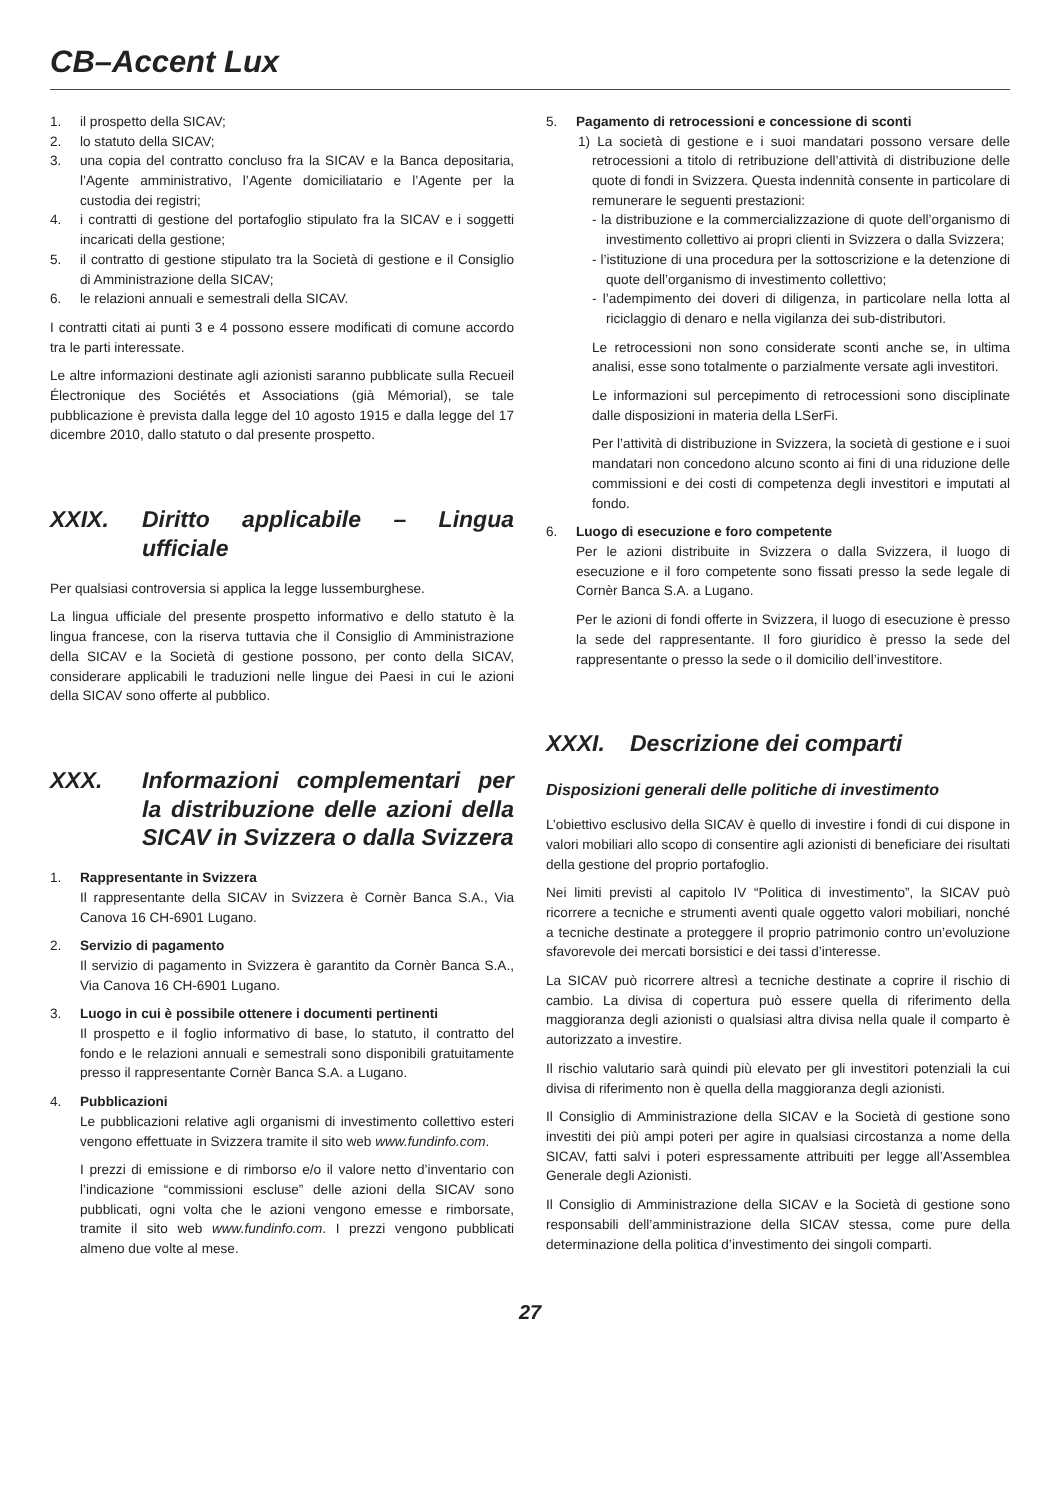CB–Accent Lux
1. il prospetto della SICAV;
2. lo statuto della SICAV;
3. una copia del contratto concluso fra la SICAV e la Banca depositaria, l’Agente amministrativo, l’Agente domiciliatario e l’Agente per la custodia dei registri;
4. i contratti di gestione del portafoglio stipulato fra la SICAV e i soggetti incaricati della gestione;
5. il contratto di gestione stipulato tra la Società di gestione e il Consiglio di Amministrazione della SICAV;
6. le relazioni annuali e semestrali della SICAV.
I contratti citati ai punti 3 e 4 possono essere modificati di comune accordo tra le parti interessate.
Le altre informazioni destinate agli azionisti saranno pubblicate sulla Recueil Électronique des Sociétés et Associations (già Mémorial), se tale pubblicazione è prevista dalla legge del 10 agosto 1915 e dalla legge del 17 dicembre 2010, dallo statuto o dal presente prospetto.
XXIX. Diritto applicabile – Lingua ufficiale
Per qualsiasi controversia si applica la legge lussemburghese.
La lingua ufficiale del presente prospetto informativo e dello statuto è la lingua francese, con la riserva tuttavia che il Consiglio di Amministrazione della SICAV e la Società di gestione possono, per conto della SICAV, considerare applicabili le traduzioni nelle lingue dei Paesi in cui le azioni della SICAV sono offerte al pubblico.
XXX. Informazioni complementari per la distribuzione delle azioni della SICAV in Svizzera o dalla Svizzera
1. Rappresentante in Svizzera
Il rappresentante della SICAV in Svizzera è Cornèr Banca S.A., Via Canova 16 CH-6901 Lugano.
2. Servizio di pagamento
Il servizio di pagamento in Svizzera è garantito da Cornèr Banca S.A., Via Canova 16 CH-6901 Lugano.
3. Luogo in cui è possibile ottenere i documenti pertinenti
Il prospetto e il foglio informativo di base, lo statuto, il contratto del fondo e le relazioni annuali e semestrali sono disponibili gratuitamente presso il rappresentante Cornèr Banca S.A. a Lugano.
4. Pubblicazioni
Le pubblicazioni relative agli organismi di investimento collettivo esteri vengono effettuate in Svizzera tramite il sito web www.fundinfo.com.
I prezzi di emissione e di rimborso e/o il valore netto d’inventario con l’indicazione “commissioni escluse” delle azioni della SICAV sono pubblicati, ogni volta che le azioni vengono emesse e rimborsate, tramite il sito web www.fundinfo.com. I prezzi vengono pubblicati almeno due volte al mese.
5. Pagamento di retrocessioni e concessione di sconti
1) La società di gestione e i suoi mandatari possono versare delle retrocessioni a titolo di retribuzione dell’attività di distribuzione delle quote di fondi in Svizzera. Questa indennità consente in particolare di remunerare le seguenti prestazioni:
- la distribuzione e la commercializzazione di quote dell’organismo di investimento collettivo ai propri clienti in Svizzera o dalla Svizzera;
- l’istituzione di una procedura per la sottoscrizione e la detenzione di quote dell’organismo di investimento collettivo;
- l’adempimento dei doveri di diligenza, in particolare nella lotta al riciclaggio di denaro e nella vigilanza dei sub-distributori.
Le retrocessioni non sono considerate sconti anche se, in ultima analisi, esse sono totalmente o parzialmente versate agli investitori.
Le informazioni sul percepimento di retrocessioni sono disciplinate dalle disposizioni in materia della LSerFi.
Per l’attività di distribuzione in Svizzera, la società di gestione e i suoi mandatari non concedono alcuno sconto ai fini di una riduzione delle commissioni e dei costi di competenza degli investitori e imputati al fondo.
6. Luogo di esecuzione e foro competente
Per le azioni distribuite in Svizzera o dalla Svizzera, il luogo di esecuzione e il foro competente sono fissati presso la sede legale di Cornèr Banca S.A. a Lugano.
Per le azioni di fondi offerte in Svizzera, il luogo di esecuzione è presso la sede del rappresentante. Il foro giuridico è presso la sede del rappresentante o presso la sede o il domicilio dell’investitore.
XXXI. Descrizione dei comparti
Disposizioni generali delle politiche di investimento
L’obiettivo esclusivo della SICAV è quello di investire i fondi di cui dispone in valori mobiliari allo scopo di consentire agli azionisti di beneficiare dei risultati della gestione del proprio portafoglio.
Nei limiti previsti al capitolo IV “Politica di investimento”, la SICAV può ricorrere a tecniche e strumenti aventi quale oggetto valori mobiliari, nonché a tecniche destinate a proteggere il proprio patrimonio contro un’evoluzione sfavorevole dei mercati borsistici e dei tassi d’interesse.
La SICAV può ricorrere altresì a tecniche destinate a coprire il rischio di cambio. La divisa di copertura può essere quella di riferimento della maggioranza degli azionisti o qualsiasi altra divisa nella quale il comparto è autorizzato a investire.
Il rischio valutario sarà quindi più elevato per gli investitori potenziali la cui divisa di riferimento non è quella della maggioranza degli azionisti.
Il Consiglio di Amministrazione della SICAV e la Società di gestione sono investiti dei più ampi poteri per agire in qualsiasi circostanza a nome della SICAV, fatti salvi i poteri espressamente attribuiti per legge all’Assemblea Generale degli Azionisti.
Il Consiglio di Amministrazione della SICAV e la Società di gestione sono responsabili dell’amministrazione della SICAV stessa, come pure della determinazione della politica d’investimento dei singoli comparti.
27